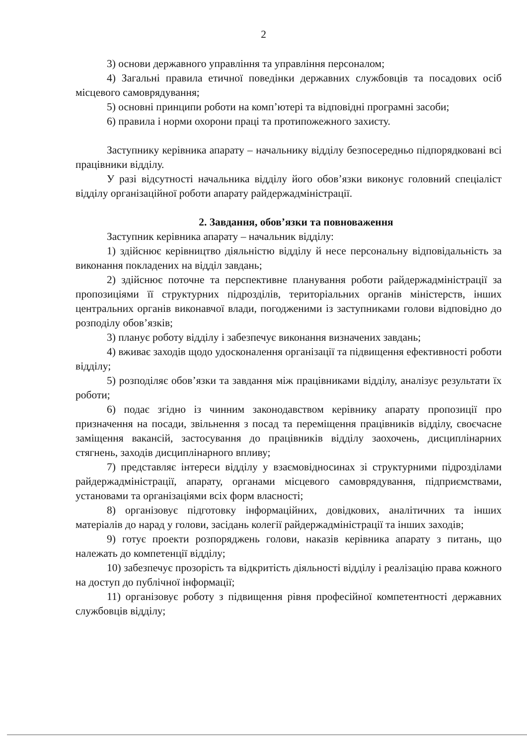2
3) основи державного управління та управління персоналом;
4) Загальні правила етичної поведінки державних службовців та посадових осіб місцевого самоврядування;
5) основні принципи роботи на комп’ютері та відповідні програмні засоби;
6) правила і норми охорони праці та протипожежного захисту.
Заступнику керівника апарату – начальнику відділу безпосередньо підпорядковані всі працівники відділу.
У разі відсутності начальника відділу його обов’язки виконує головний спеціаліст відділу організаційної роботи апарату райдержадміністрації.
2. Завдання, обов’язки та повноваження
Заступник керівника апарату – начальник відділу:
1) здійснює керівництво діяльністю відділу й несе персональну відповідальність за виконання покладених на відділ завдань;
2) здійснює поточне та перспективне планування роботи райдержадміністрації за пропозиціями її структурних підрозділів, територіальних органів міністерств, інших центральних органів виконавчої влади, погодженими із заступниками голови відповідно до розподілу обов’язків;
3) планує роботу відділу і забезпечує виконання визначених завдань;
4) вживає заходів щодо удосконалення організації та підвищення ефективності роботи відділу;
5) розподіляє обов’язки та завдання між працівниками відділу, аналізує результати їх роботи;
6) подає згідно із чинним законодавством керівнику апарату пропозиції про призначення на посади, звільнення з посад та переміщення працівників відділу, своєчасне заміщення вакансій, застосування до працівників відділу заохочень, дисциплінарних стягнень, заходів дисциплінарного впливу;
7) представляє інтереси відділу у взаємовідносинах зі структурними підрозділами райдержадміністрації, апарату, органами місцевого самоврядування, підприємствами, установами та організаціями всіх форм власності;
8) організовує підготовку інформаційних, довідкових, аналітичних та інших матеріалів до нарад у голови, засідань колегії райдержадміністрації та інших заходів;
9) готує проекти розпоряджень голови, наказів керівника апарату з питань, що належать до компетенції відділу;
10) забезпечує прозорість та відкритість діяльності відділу і реалізацію права кожного на доступ до публічної інформації;
11) організовує роботу з підвищення рівня професійної компетентності державних службовців відділу;